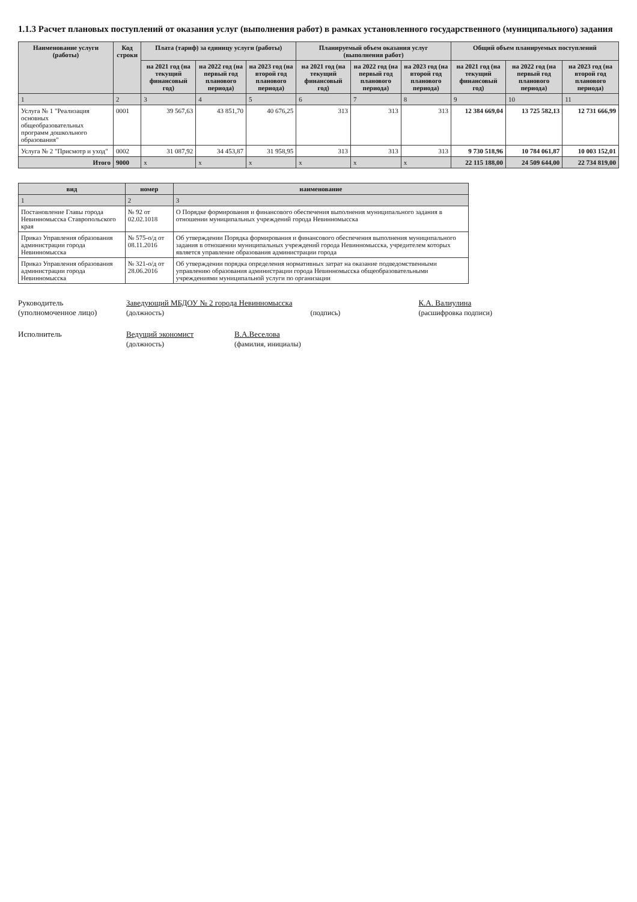1.1.3 Расчет плановых поступлений от оказания услуг (выполнения работ) в рамках установленного государственного (муниципального) задания
| Наименование услуги (работы) | Код строки | Плата (тариф) за единицу услуги (работы) | | | Планируемый объем оказания услуг (выполнения работ) | | | Общий объем планируемых поступлений | | |
| --- | --- | --- | --- | --- | --- | --- | --- | --- | --- | --- |
| | | на 2021 год (на текущий финансовый год) | на 2022 год (на первый год планового периода) | на 2023 год (на второй год планового периода) | на 2021 год (на текущий финансовый год) | на 2022 год (на первый год планового периода) | на 2023 год (на второй год планового периода) | на 2021 год (на текущий финансовый год) | на 2022 год (на первый год планового периода) | на 2023 год (на второй год планового периода) |
| 1 | 2 | 3 | 4 | 5 | 6 | 7 | 8 | 9 | 10 | 11 |
| Услуга № 1 "Реализация основных общеобразовательных программ дошкольного образования" | 0001 | 39 567,63 | 43 851,70 | 40 676,25 | 313 | 313 | 313 | 12 384 669,04 | 13 725 582,13 | 12 731 666,99 |
| Услуга № 2 "Присмотр и уход" | 0002 | 31 087,92 | 34 453,87 | 31 958,95 | 313 | 313 | 313 | 9 730 518,96 | 10 784 061,87 | 10 003 152,01 |
| Итого | 9000 | х | х | х | х | х | х | 22 115 188,00 | 24 509 644,00 | 22 734 819,00 |
| вид | номер | наименование |
| --- | --- | --- |
| 1 | 2 | 3 |
| Постановление Главы города Невинномысска Ставропольского края | № 92 от 02.02.1018 | О Порядке формирования и финансового обеспечения выполнения муниципального задания в отношении муниципальных учреждений города Невинномысска |
| Приказ Управления образования администрации города Невинномысска | № 575-о/д от 08.11.2016 | Об утверждении Порядка формирования и финансового обеспечения выполнения муниципального задания в отношении муниципальных учреждений города Невинномысска, учредителем которых является управление образования администрации города |
| Приказ Управления образования администрации города Невинномысска | № 321-о/д от 28.06.2016 | Об утверждении порядка определения нормативных затрат на оказание подведомственными управлению образования администрации города Невинномысска общеобразовательными учреждениями муниципальной услуги по организации |
Руководитель
(уполномоченное лицо)
Заведующий МБДОУ № 2 города Невинномысска
(должность)
(подпись) К.А. Валиулина
(расшифровка подписи)
Исполнитель Ведущий экономист
(должность)
В.А.Веселова
(фамилия, инициалы)